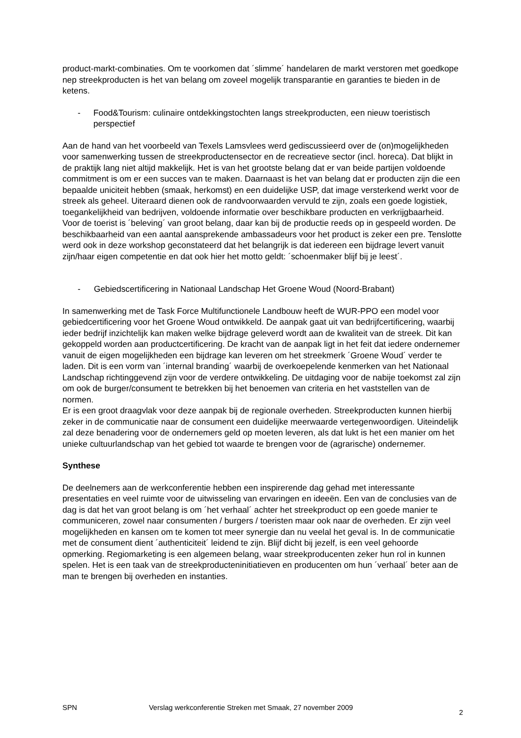product-markt-combinaties. Om te voorkomen dat ´slimme´ handelaren de markt verstoren met goedkope nep streekproducten is het van belang om zoveel mogelijk transparantie en garanties te bieden in de ketens.
- Food&Tourism: culinaire ontdekkingstochten langs streekproducten, een nieuw toeristisch perspectief
Aan de hand van het voorbeeld van Texels Lamsvlees werd gediscussieerd over de (on)mogelijkheden voor samenwerking tussen de streekproductensector en de recreatieve sector (incl. horeca). Dat blijkt in de praktijk lang niet altijd makkelijk. Het is van het grootste belang dat er van beide partijen voldoende commitment is om er een succes van te maken. Daarnaast is het van belang dat er producten zijn die een bepaalde uniciteit hebben (smaak, herkomst) en een duidelijke USP, dat image versterkend werkt voor de streek als geheel. Uiteraard dienen ook de randvoorwaarden vervuld te zijn, zoals een goede logistiek, toegankelijkheid van bedrijven, voldoende informatie over beschikbare producten en verkrijgbaarheid. Voor de toerist is ´beleving´ van groot belang, daar kan bij de productie reeds op in gespeeld worden. De beschikbaarheid van een aantal aansprekende ambassadeurs voor het product is zeker een pre. Tenslotte werd ook in deze workshop geconstateerd dat het belangrijk is dat iedereen een bijdrage levert vanuit zijn/haar eigen competentie en dat ook hier het motto geldt: ´schoenmaker blijf bij je leest´.
- Gebiedscertificering in Nationaal Landschap Het Groene Woud (Noord-Brabant)
In samenwerking met de Task Force Multifunctionele Landbouw heeft de WUR-PPO een model voor gebiedcertificering voor het Groene Woud ontwikkeld. De aanpak gaat uit van bedrijfcertificering, waarbij ieder bedrijf inzichtelijk kan maken welke bijdrage geleverd wordt aan de kwaliteit van de streek. Dit kan gekoppeld worden aan productcertificering. De kracht van de aanpak ligt in het feit dat iedere ondernemer vanuit de eigen mogelijkheden een bijdrage kan leveren om het streekmerk ´Groene Woud´ verder te laden. Dit is een vorm van ´internal branding´ waarbij de overkoepelende kenmerken van het Nationaal Landschap richtinggevend zijn voor de verdere ontwikkeling. De uitdaging voor de nabije toekomst zal zijn om ook de burger/consument te betrekken bij het benoemen van criteria en het vaststellen van de normen.
Er is een groot draagvlak voor deze aanpak bij de regionale overheden. Streekproducten kunnen hierbij zeker in de communicatie naar de consument een duidelijke meerwaarde vertegenwoordigen. Uiteindelijk zal deze benadering voor de ondernemers geld op moeten leveren, als dat lukt is het een manier om het unieke cultuurlandschap van het gebied tot waarde te brengen voor de (agrarische) ondernemer.
Synthese
De deelnemers aan de werkconferentie hebben een inspirerende dag gehad met interessante presentaties en veel ruimte voor de uitwisseling van ervaringen en ideeën. Een van de conclusies van de dag is dat het van groot belang is om ´het verhaal´ achter het streekproduct op een goede manier te communiceren, zowel naar consumenten / burgers / toeristen maar ook naar de overheden. Er zijn veel mogelijkheden en kansen om te komen tot meer synergie dan nu veelal het geval is. In de communicatie met de consument dient ´authenticiteit´ leidend te zijn. Blijf dicht bij jezelf, is een veel gehoorde opmerking. Regiomarketing is een algemeen belang, waar streekproducenten zeker hun rol in kunnen spelen. Het is een taak van de streekproducteninitiatieven en producenten om hun ´verhaal´ beter aan de man te brengen bij overheden en instanties.
SPN Verslag werkconferentie Streken met Smaak, 27 november 2009 2